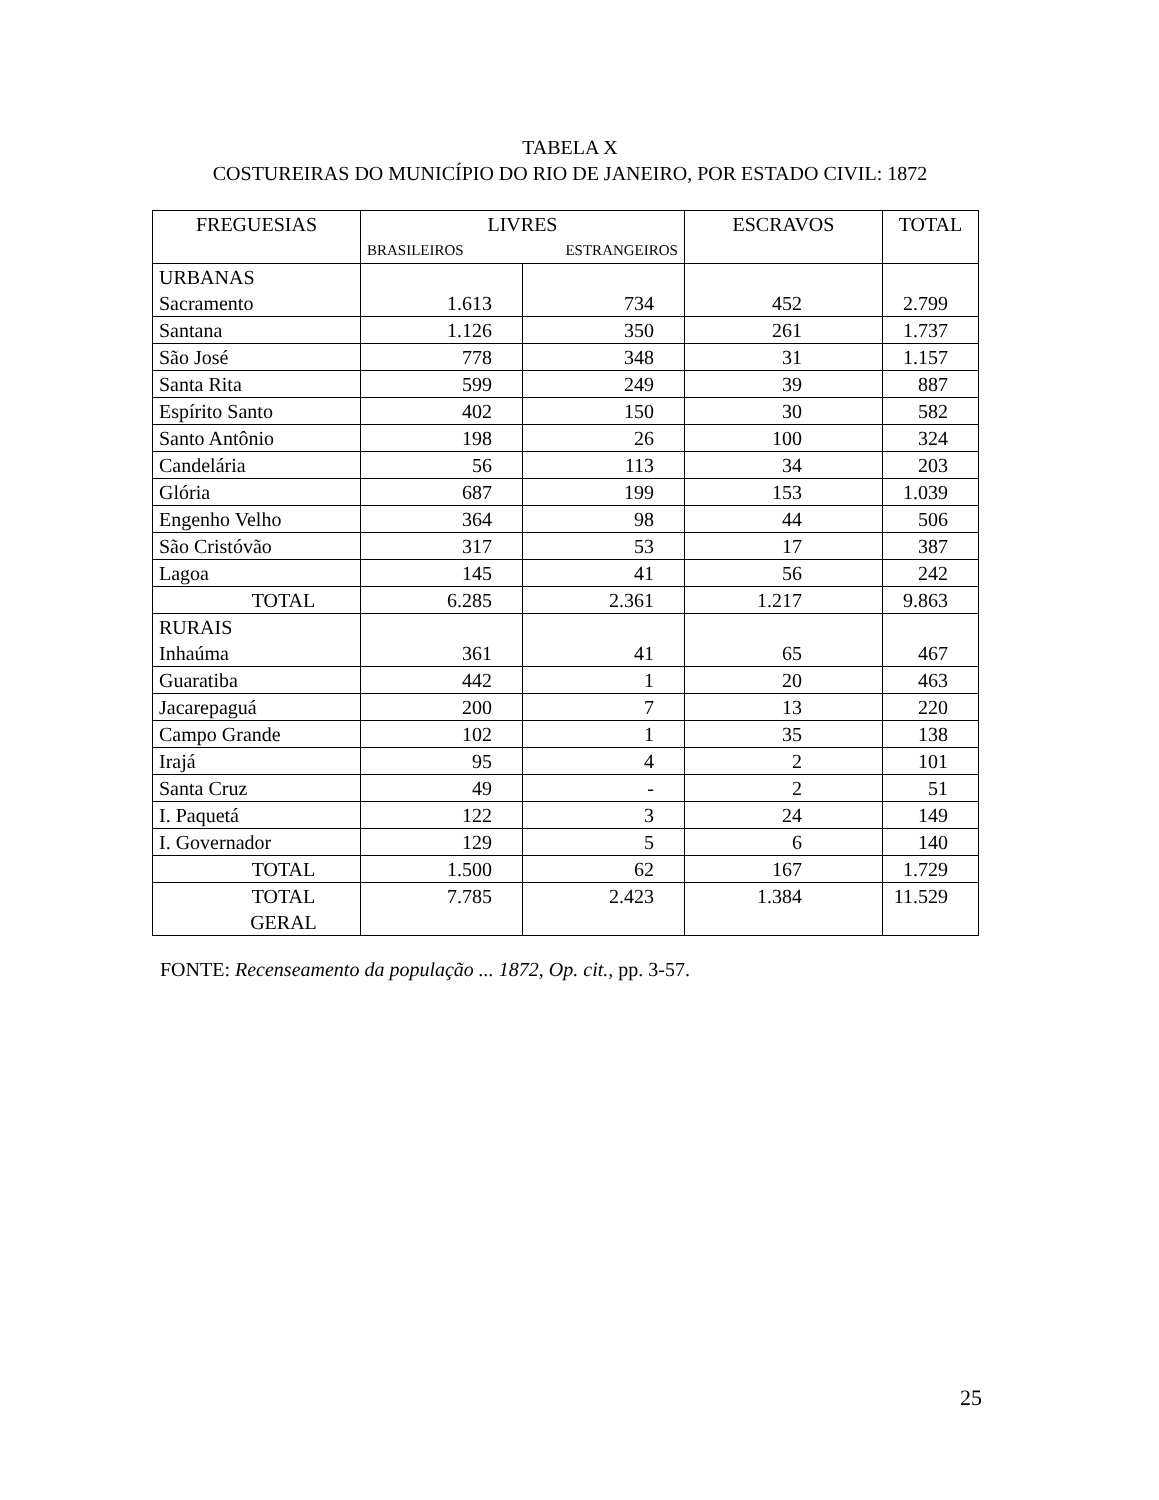TABELA X
COSTUREIRAS DO MUNICÍPIO DO RIO DE JANEIRO, POR ESTADO CIVIL: 1872
| FREGUESIAS | LIVRES BRASILEIROS ESTRANGEIROS | | ESCRAVOS | TOTAL |
| --- | --- | --- | --- | --- |
| URBANAS Sacramento | 1.613 | 734 | 452 | 2.799 |
| Santana | 1.126 | 350 | 261 | 1.737 |
| São José | 778 | 348 | 31 | 1.157 |
| Santa Rita | 599 | 249 | 39 | 887 |
| Espírito Santo | 402 | 150 | 30 | 582 |
| Santo Antônio | 198 | 26 | 100 | 324 |
| Candelária | 56 | 113 | 34 | 203 |
| Glória | 687 | 199 | 153 | 1.039 |
| Engenho Velho | 364 | 98 | 44 | 506 |
| São Cristóvão | 317 | 53 | 17 | 387 |
| Lagoa | 145 | 41 | 56 | 242 |
| TOTAL | 6.285 | 2.361 | 1.217 | 9.863 |
| RURAIS Inhaúma | 361 | 41 | 65 | 467 |
| Guaratiba | 442 | 1 | 20 | 463 |
| Jacarepaguá | 200 | 7 | 13 | 220 |
| Campo Grande | 102 | 1 | 35 | 138 |
| Irajá | 95 | 4 | 2 | 101 |
| Santa Cruz | 49 | - | 2 | 51 |
| I. Paquetá | 122 | 3 | 24 | 149 |
| I. Governador | 129 | 5 | 6 | 140 |
| TOTAL | 1.500 | 62 | 167 | 1.729 |
| TOTAL GERAL | 7.785 | 2.423 | 1.384 | 11.529 |
FONTE: Recenseamento da população ... 1872, Op. cit., pp. 3-57.
25